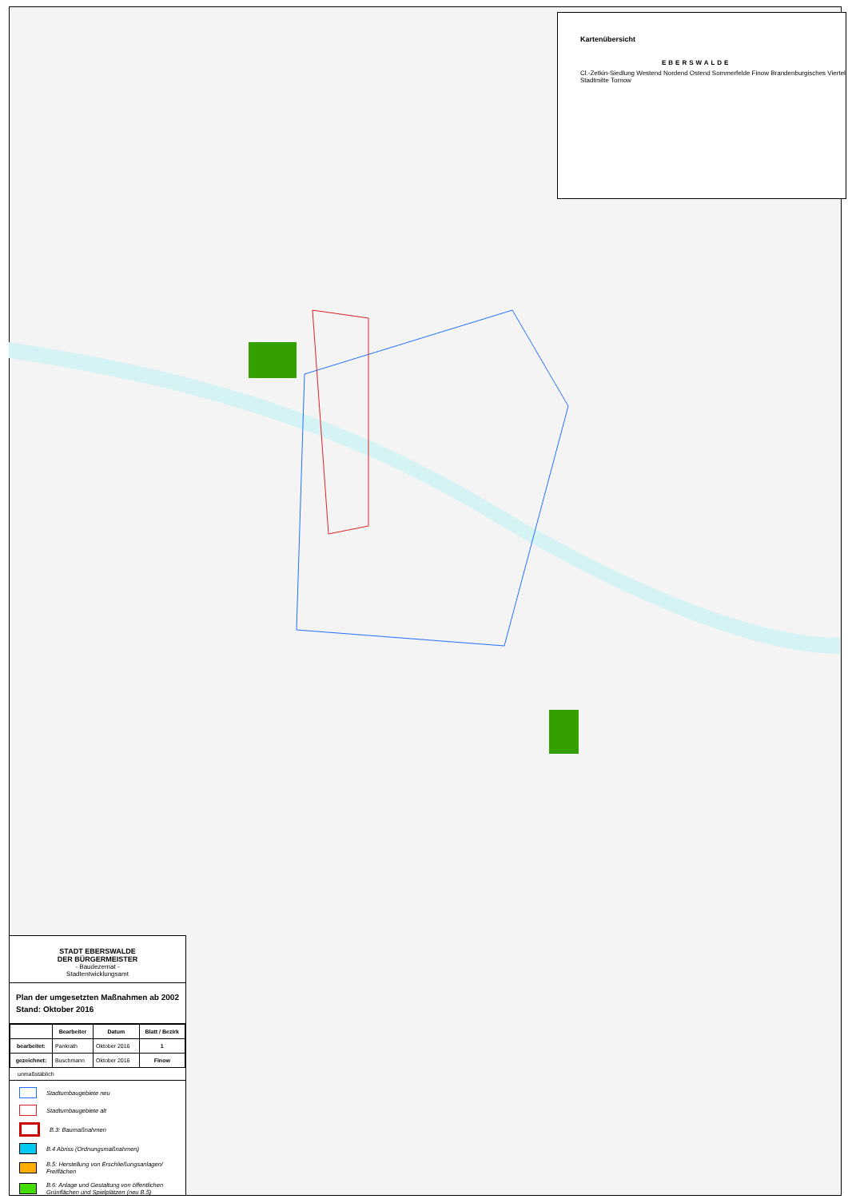Kartenübersicht
EBERSWALDE
Cl.-Zetkin-Siedlung Westend Nordend Ostend Sommerfelde Finow Brandenburgisches Viertel Stadtmitte Tornow
STADT EBERSWALDE
DER BÜRGERMEISTER
- Baudezernat -
Stadtentwicklungsamt
Plan der umgesetzten Maßnahmen ab 2002
Stand: Oktober 2016
| | Bearbeiter | Datum | Blatt / Bezirk |
| --- | --- | --- | --- |
| bearbeitet: | Pankrath | Oktober 2016 | 1 |
| gezeichnet: | Buschmann | Oktober 2016 | Finow |
unmaßstäblich
Stadtumbaugebiete neu
Stadtumbaugebiete alt
B.3: Baumaßnahmen
B.4 Abriss (Ordnungsmaßnahmen)
B.5: Herstellung von Erschließungsanlagen/ Freiflächen
B.6: Anlage und Gestaltung von öffentlichen Grünflächen und Spielplätzen (neu B.5)